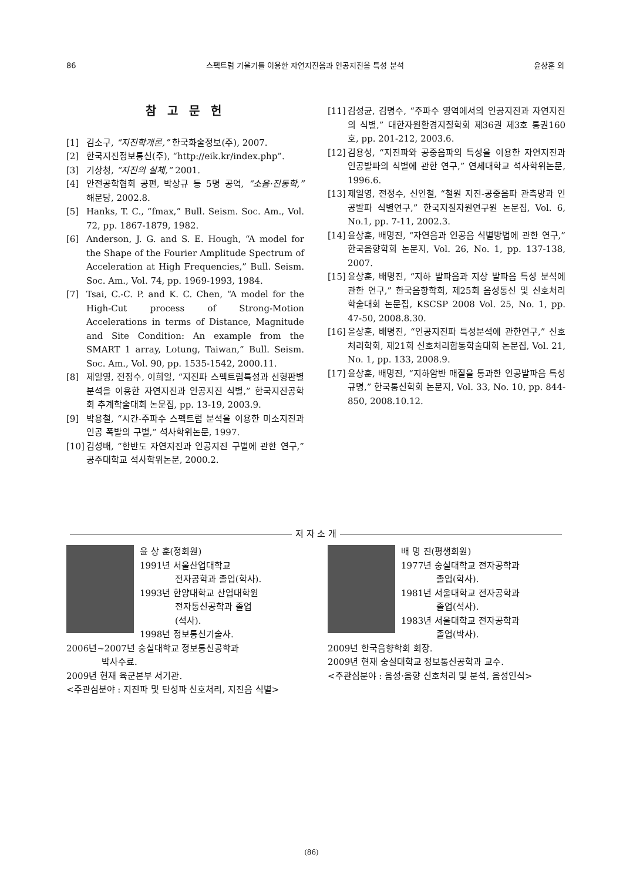86 스펙트럼 기울기를 이용한 자연지진음과 인공지진음 특성 분석 윤상훈 외
참 고 문 헌
[1] 김소구, “지진학개론,” 한국화술정보(주), 2007.
[2] 한국지진정보통신(주), “http://eik.kr/index.php”.
[3] 기상청, “지진의 실체,” 2001.
[4] 안전공학협회 공편, 박상규 등 5명 공역, “소음·진동학,” 해문당, 2002.8.
[5] Hanks, T. C., “fmax,” Bull. Seism. Soc. Am., Vol. 72, pp. 1867-1879, 1982.
[6] Anderson, J. G. and S. E. Hough, “A model for the Shape of the Fourier Amplitude Spectrum of Acceleration at High Frequencies,” Bull. Seism. Soc. Am., Vol. 74, pp. 1969-1993, 1984.
[7] Tsai, C.-C. P. and K. C. Chen, “A model for the High-Cut process of Strong-Motion Accelerations in terms of Distance, Magnitude and Site Condition: An example from the SMART 1 array, Lotung, Taiwan,” Bull. Seism. Soc. Am., Vol. 90, pp. 1535-1542, 2000.11.
[8] 제일영, 전정수, 이희일, “지진파 스펙트럼특성과 선형판별분석을 이용한 자연지진과 인공지진 식별,” 한국지진공학회 추계학술대회 논문집, pp. 13-19, 2003.9.
[9] 박용철, “시간-주파수 스펙트럼 분석을 이용한 미소지진과 인공 폭발의 구별,” 석사학위논문, 1997.
[10] 김성배, “한반도 자연지진과 인공지진 구별에 관한 연구,” 공주대학교 석사학위논문, 2000.2.
[11] 김성균, 김명수, “주파수 영역에서의 인공지진과 자연지진의 식별,” 대한자원환경지질학회 제36권 제3호 통권160호, pp. 201-212, 2003.6.
[12] 김용성, “지진파와 공중음파의 특성을 이용한 자연지진과 인공발파의 식별에 관한 연구,” 연세대학교 석사학위논문, 1996.6.
[13] 제일영, 전정수, 신인철, “철원 지진-공중음파 관측망과 인공발파 식별연구,” 한국지질자원연구원 논문집, Vol. 6, No.1, pp. 7-11, 2002.3.
[14] 윤상훈, 배명진, “자연음과 인공음 식별방법에 관한 연구,” 한국음향학회 논문지, Vol. 26, No. 1, pp. 137-138, 2007.
[15] 윤상훈, 배명진, “지하 발파음과 지상 발파음 특성 분석에 관한 연구,” 한국음향학회, 제25회 음성통신 및 신호처리학술대회 논문집, KSCSP 2008 Vol. 25, No. 1, pp. 47-50, 2008.8.30.
[16] 윤상훈, 배명진, “인공지진파 특성분석에 관한연구,” 신호처리학회, 제21회 신호처리합동학술대회 논문집, Vol. 21, No. 1, pp. 133, 2008.9.
[17] 윤상훈, 배명진, “지하암반 매질을 통과한 인공발파음 특성규명,” 한국통신학회 논문지, Vol. 33, No. 10, pp. 844-850, 2008.10.12.
저 자 소 개
윤 상 훈(정회원)
1991년 서울산업대학교
전자공학과 졸업(학사).
1993년 한양대학교 산업대학원
전자통신공학과 졸업
(석사).
1998년 정보통신기술사.
2006년~2007년 숭실대학교 정보통신공학과
박사수료.
2009년 현재 육군본부 서기관.
<주관심분야 : 지진파 및 탄성파 신호처리, 지진음 식별>
배 명 진(평생회원)
1977년 숭실대학교 전자공학과
졸업(학사).
1981년 서울대학교 전자공학과
졸업(석사).
1983년 서울대학교 전자공학과
졸업(박사).
2009년 한국음향학회 회장.
2009년 현재 숭실대학교 정보통신공학과 교수.
<주관심분야 : 음성·음향 신호처리 및 분석, 음성인식>
(86)